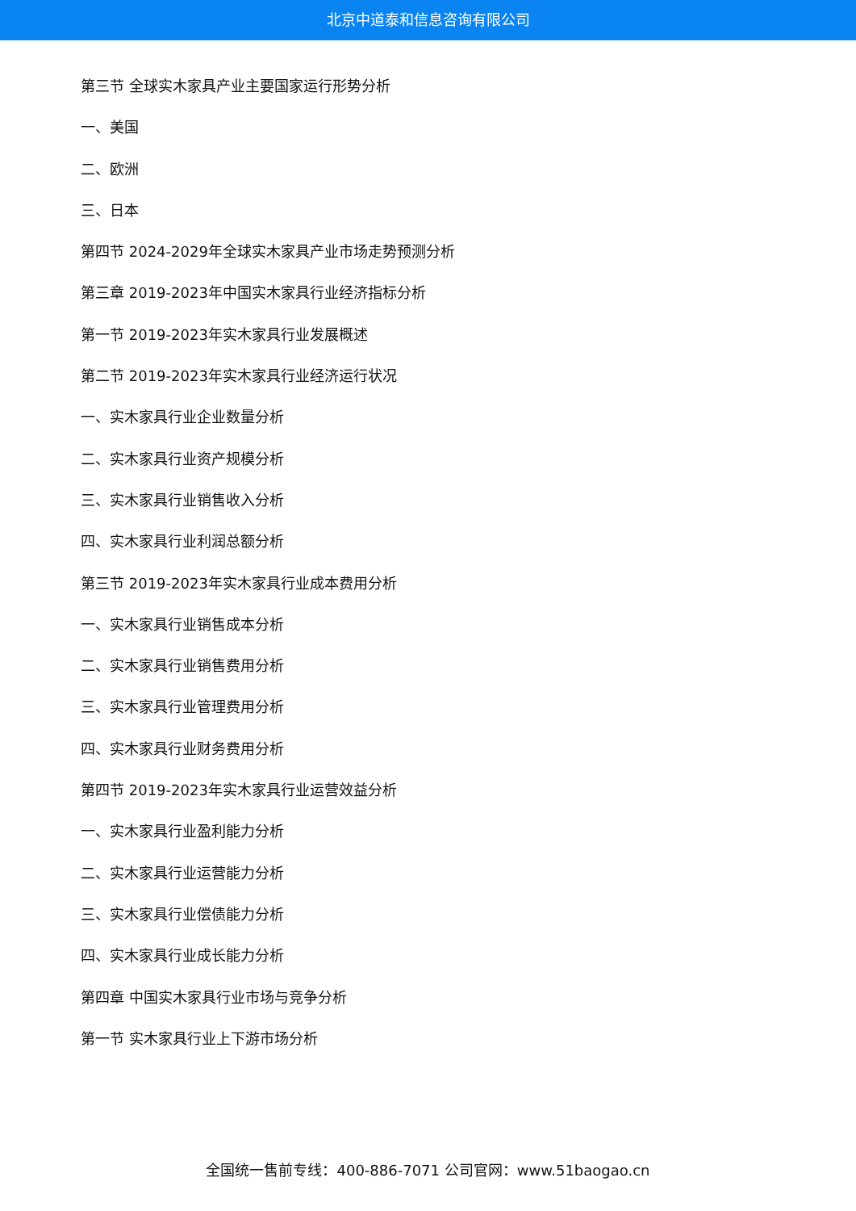北京中道泰和信息咨询有限公司
第三节 全球实木家具产业主要国家运行形势分析
一、美国
二、欧洲
三、日本
第四节 2024-2029年全球实木家具产业市场走势预测分析
第三章 2019-2023年中国实木家具行业经济指标分析
第一节 2019-2023年实木家具行业发展概述
第二节 2019-2023年实木家具行业经济运行状况
一、实木家具行业企业数量分析
二、实木家具行业资产规模分析
三、实木家具行业销售收入分析
四、实木家具行业利润总额分析
第三节 2019-2023年实木家具行业成本费用分析
一、实木家具行业销售成本分析
二、实木家具行业销售费用分析
三、实木家具行业管理费用分析
四、实木家具行业财务费用分析
第四节 2019-2023年实木家具行业运营效益分析
一、实木家具行业盈利能力分析
二、实木家具行业运营能力分析
三、实木家具行业偿债能力分析
四、实木家具行业成长能力分析
第四章 中国实木家具行业市场与竞争分析
第一节 实木家具行业上下游市场分析
全国统一售前专线：400-886-7071 公司官网：www.51baogao.cn